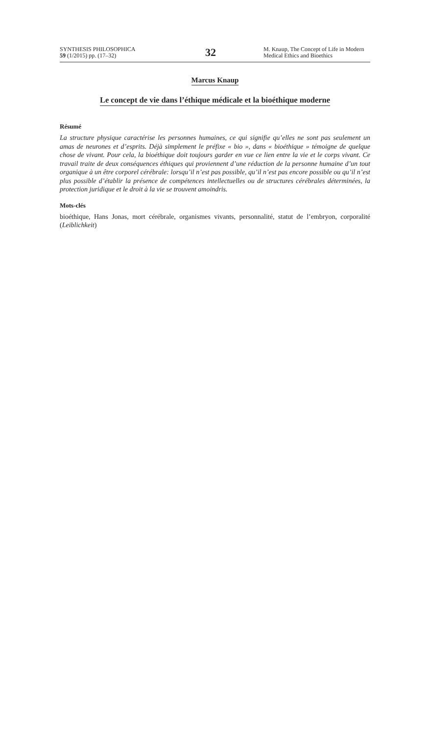SYNTHESIS PHILOSOPHICA
59 (1/2015) pp. (17–32)
32
M. Knaup, The Concept of Life in Modern Medical Ethics and Bioethics
Marcus Knaup
Le concept de vie dans l’éthique médicale et la bioéthique moderne
Résumé
La structure physique caractérise les personnes humaines, ce qui signifie qu’elles ne sont pas seulement un amas de neurones et d’esprits. Déjà simplement le préfixe « bio », dans « bio­éthique » témoigne de quelque chose de vivant. Pour cela, la bioéthique doit toujours garder en vue ce lien entre la vie et le corps vivant. Ce travail traite de deux conséquences éthiques qui proviennent d’une réduction de la personne humaine d’un tout organique à un être corporel cé­rébrale: lorsqu’il n’est pas possible, qu’il n’est pas encore possible ou qu’il n’est plus possible d’établir la présence de compétences intellectuelles ou de structures cérébrales déterminées, la protection juridique et le droit à la vie se trouvent amoindris.
Mots-clés
bioéthique, Hans Jonas, mort cérébrale, organismes vivants, personnalité, statut de l’embryon, corpo­ralité (Leiblichkeit)